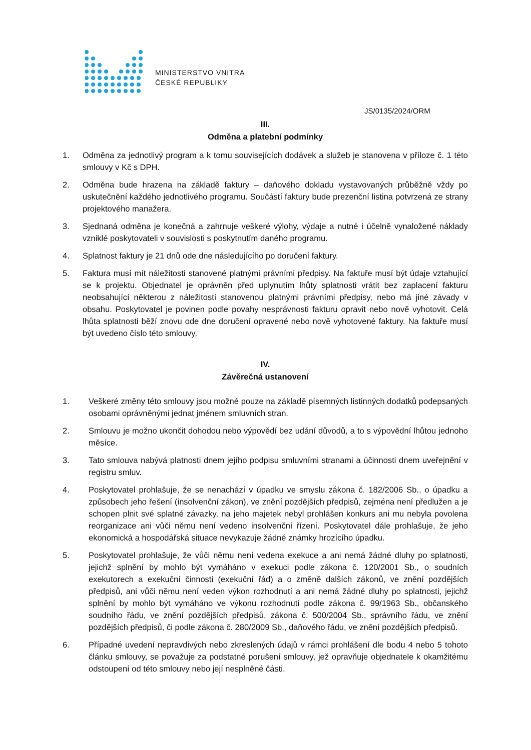MINISTERSTVO VNITRA
ČESKÉ REPUBLIKY
JS/0135/2024/ORM
III.
Odměna a platební podmínky
1. Odměna za jednotlivý program a k tomu souvisejících dodávek a služeb je stanovena v příloze č. 1 této smlouvy v Kč s DPH.
2. Odměna bude hrazena na základě faktury – daňového dokladu vystavovaných průběžně vždy po uskutečnění každého jednotlivého programu. Součástí faktury bude prezenční listina potvrzená ze strany projektového manažera.
3. Sjednaná odměna je konečná a zahrnuje veškeré výlohy, výdaje a nutné i účelně vynaložené náklady vzniklé poskytovateli v souvislosti s poskytnutím daného programu.
4. Splatnost faktury je 21 dnů ode dne následujícího po doručení faktury.
5. Faktura musí mít náležitosti stanovené platnými právními předpisy. Na faktuře musí být údaje vztahující se k projektu. Objednatel je oprávněn před uplynutím lhůty splatnosti vrátit bez zaplacení fakturu neobsahující některou z náležitostí stanovenou platnými právními předpisy, nebo má jiné závady v obsahu. Poskytovatel je povinen podle povahy nesprávnosti fakturu opravit nebo nově vyhotovit. Celá lhůta splatnosti běží znovu ode dne doručení opravené nebo nově vyhotovené faktury. Na faktuře musí být uvedeno číslo této smlouvy.
IV.
Závěrečná ustanovení
1. Veškeré změny této smlouvy jsou možné pouze na základě písemných listinných dodatků podepsaných osobami oprávněnými jednat jménem smluvních stran.
2. Smlouvu je možno ukončit dohodou nebo výpovědí bez udání důvodů, a to s výpovědní lhůtou jednoho měsíce.
3. Tato smlouva nabývá platnosti dnem jejího podpisu smluvními stranami a účinnosti dnem uveřejnění v registru smluv.
4. Poskytovatel prohlašuje, že se nenachází v úpadku ve smyslu zákona č. 182/2006 Sb., o úpadku a způsobech jeho řešení (insolvenční zákon), ve znění pozdějších předpisů, zejména není předlužen a je schopen plnit své splatné závazky, na jeho majetek nebyl prohlášen konkurs ani mu nebyla povolena reorganizace ani vůči němu není vedeno insolvenční řízení. Poskytovatel dále prohlašuje, že jeho ekonomická a hospodářská situace nevykazuje žádné známky hrozícího úpadku.
5. Poskytovatel prohlašuje, že vůči němu není vedena exekuce a ani nemá žádné dluhy po splatnosti, jejichž splnění by mohlo být vymáháno v exekuci podle zákona č. 120/2001 Sb., o soudních exekutorech a exekuční činnosti (exekuční řád) a o změně dalších zákonů, ve znění pozdějších předpisů, ani vůči němu není veden výkon rozhodnutí a ani nemá žádné dluhy po splatnosti, jejichž splnění by mohlo být vymáháno ve výkonu rozhodnutí podle zákona č. 99/1963 Sb., občanského soudního řádu, ve znění pozdějších předpisů, zákona č. 500/2004 Sb., správního řádu, ve znění pozdějších předpisů, či podle zákona č. 280/2009 Sb., daňového řádu, ve znění pozdějších předpisů.
6. Případné uvedení nepravdivých nebo zkreslených údajů v rámci prohlášení dle bodu 4 nebo 5 tohoto článku smlouvy, se považuje za podstatné porušení smlouvy, jež opravňuje objednatele k okamžitému odstoupení od této smlouvy nebo její nesplněné části.